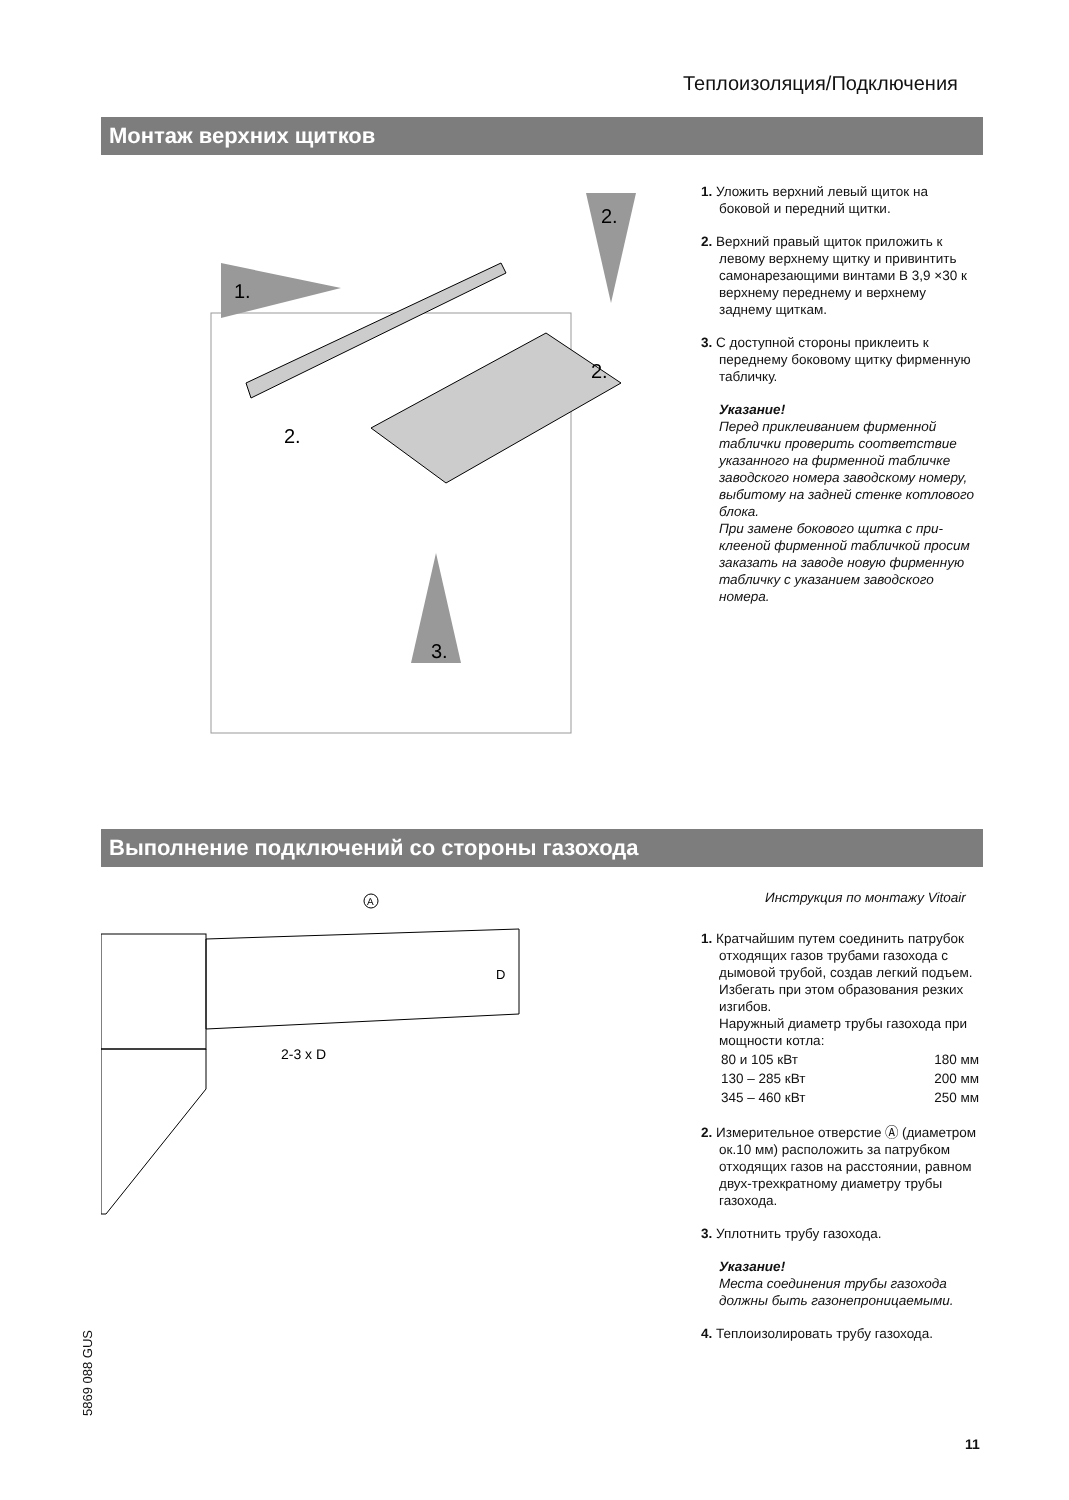Теплоизоляция/Подключения
Монтаж верхних щитков
1.
2.
2.
2.
3.
1. Уложить верхний левый щиток на боковой и передний щитки.
2. Верхний правый щиток приложить к левому верхнему щитку и привинтить самонарезающими винтами В 3,9 ×30 к верхнему переднему и верхнему заднему щиткам.
3. С доступной стороны приклеить к переднему боковому щитку фир­менную табличку.
Указание!
Перед приклеиванием фирменной таблички проверить соответствие указанного на фирменной табличке заводского номера заводскому номеру, выбитому на задней стенке котлового блока.
При замене бокового щитка с при­клееной фирменной табличкой просим заказать на заводе новую фирменную табличку с указанием заводского номера.
Выполнение подключений со стороны газохода
A
2-3 x D
D
Инструкция по монтажу Vitoair
1. Кратчайшим путем соединить патру­бок отходящих газов трубами газо­хода с дымовой трубой, создав легкий подъем. Избегать при этом образо­вания резких изгибов.
Наружный диаметр трубы газохода при мощности котла:
| 80 и 105 кВт | 180 мм |
| 130 – 285 кВт | 200 мм |
| 345 – 460 кВт | 250 мм |
2. Измерительное отверстие Ⓐ (диа­метром ок.10 мм) расположить за патрубком отходящих газов на рас­стоянии, равном двух-трехкратному диаметру трубы газохода.
3. Уплотнить трубу газохода.
Указание!
Места соединения трубы газохода должны быть газонепроницаемыми.
4. Теплоизолировать трубу газохода.
5869 088 GUS
11